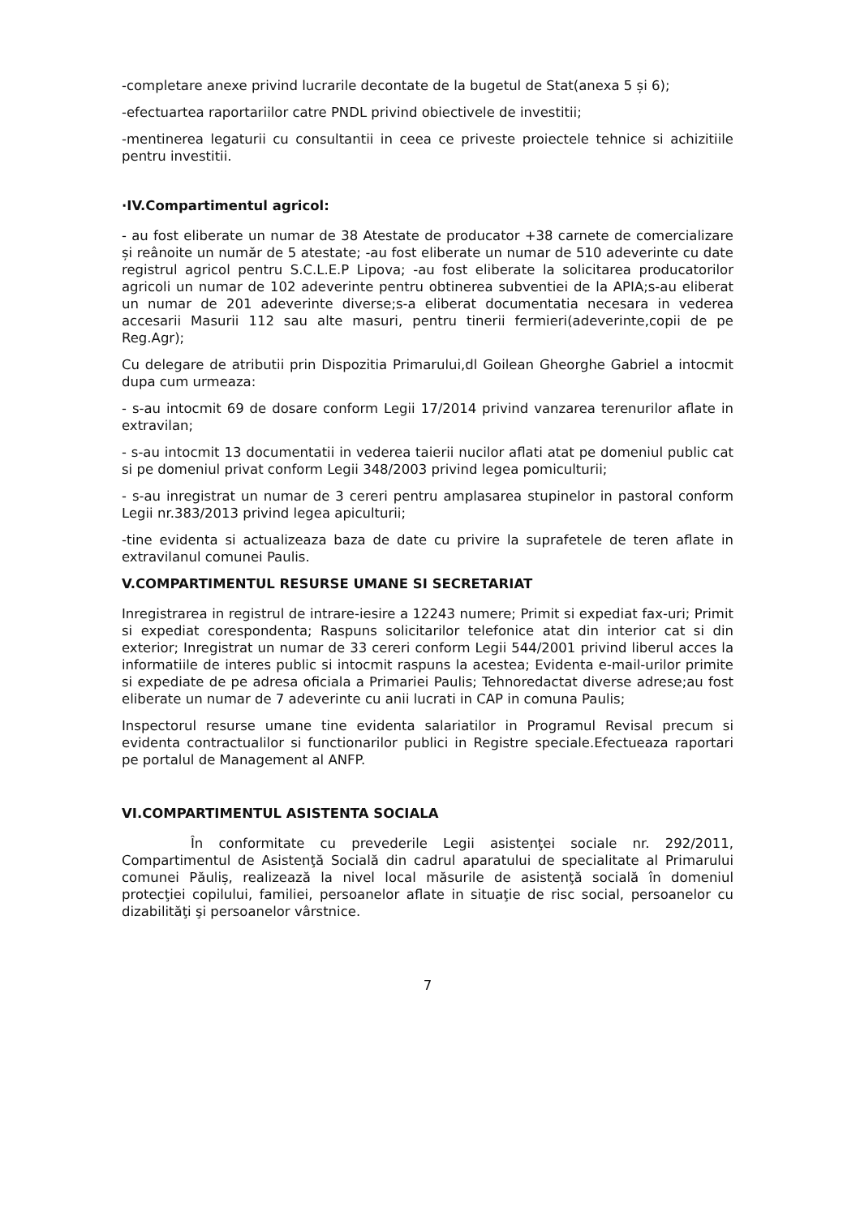-completare anexe privind lucrarile decontate de la bugetul de Stat(anexa 5 și 6);
-efectuartea raportariilor catre PNDL privind obiectivele de investitii;
-mentinerea legaturii cu consultantii in ceea ce priveste proiectele tehnice si achizitiile pentru investitii.
·IV.Compartimentul agricol:
- au fost eliberate un numar de 38 Atestate de producator +38 carnete de comercializare și reânoite un număr de 5 atestate; -au fost eliberate un numar de 510 adeverinte cu date registrul agricol pentru S.C.L.E.P Lipova; -au fost eliberate la solicitarea producatorilor agricoli un numar de 102 adeverinte pentru obtinerea subventiei de la APIA;s-au eliberat un numar de 201 adeverinte diverse;s-a eliberat documentatia necesara in vederea accesarii Masurii 112 sau alte masuri, pentru tinerii fermieri(adeverinte,copii de pe Reg.Agr);
Cu delegare de atributii prin Dispozitia Primarului,dl Goilean Gheorghe Gabriel a intocmit dupa cum urmeaza:
- s-au intocmit 69 de dosare conform Legii 17/2014 privind vanzarea terenurilor aflate in extravilan;
- s-au intocmit 13 documentatii in vederea taierii nucilor aflati atat pe domeniul public cat si pe domeniul privat conform Legii 348/2003 privind legea pomiculturii;
- s-au inregistrat un numar de 3 cereri pentru amplasarea stupinelor in pastoral conform Legii nr.383/2013 privind legea apiculturii;
-tine evidenta si actualizeaza baza de date cu privire la suprafetele de teren aflate in extravilanul comunei Paulis.
V.COMPARTIMENTUL RESURSE UMANE SI SECRETARIAT
Inregistrarea in registrul de intrare-iesire a 12243 numere; Primit si expediat fax-uri; Primit si expediat corespondenta; Raspuns solicitarilor telefonice atat din interior cat si din exterior; Inregistrat un numar de 33 cereri conform Legii 544/2001 privind liberul acces la informatiile de interes public si intocmit raspuns la acestea; Evidenta e-mail-urilor primite si expediate de pe adresa oficiala a Primariei Paulis; Tehnoredactat diverse adrese;au fost eliberate un numar de 7 adeverinte cu anii lucrati in CAP in comuna Paulis;
Inspectorul resurse umane tine evidenta salariatilor in Programul Revisal precum si evidenta contractualilor si functionarilor publici in Registre speciale.Efectueaza raportari pe portalul de Management al ANFP.
VI.COMPARTIMENTUL ASISTENTA SOCIALA
În conformitate cu prevederile Legii asistenţei sociale nr. 292/2011, Compartimentul de Asistenţă Socială din cadrul aparatului de specialitate al Primarului comunei Păuliș, realizează la nivel local măsurile de asistenţă socială în domeniul protecţiei copilului, familiei, persoanelor aflate in situaţie de risc social, persoanelor cu dizabilităţi şi persoanelor vârstnice.
7